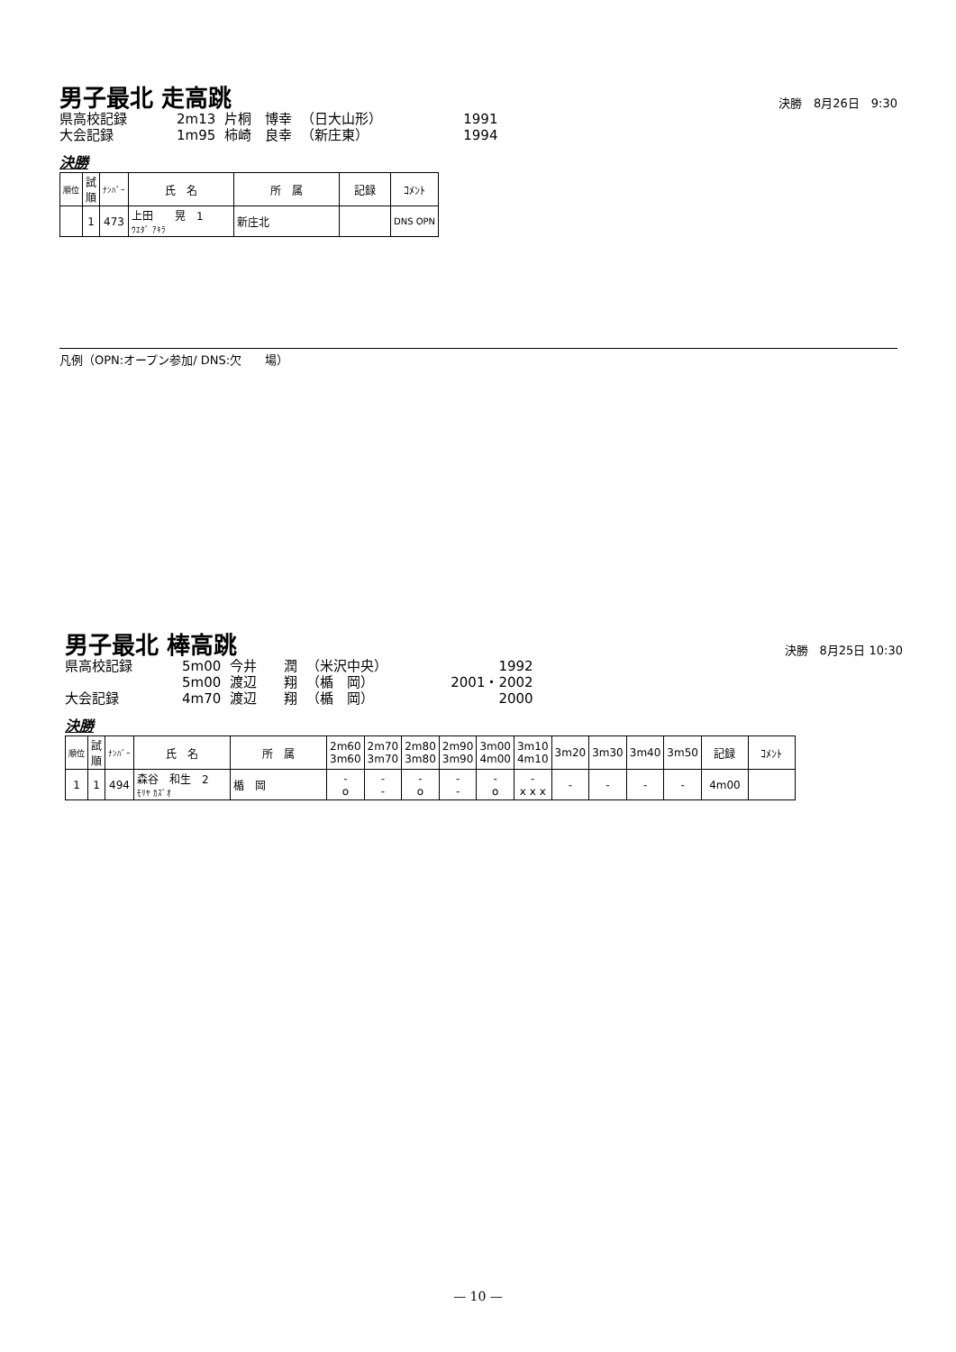男子最北 走高跳
決勝　8月26日　9:30
| 県高校記録 | 2m13 | 片桐 博幸 | （日大山形） | 1991 |
| 大会記録 | 1m95 | 柿崎 良幸 | （新庄東） | 1994 |
決勝
| 順位 | 試 順 | ﾅﾝﾊﾞｰ | 氏 名 | 所 属 | 記録 | ｺﾒﾝﾄ |
| --- | --- | --- | --- | --- | --- | --- |
| | 1 | 473 | 上田 晃 1 ｳｴﾀﾞ ｱｷﾗ | 新庄北 | | DNS OPN |
凡例（OPN:オープン参加/ DNS:欠　　場）
男子最北 棒高跳
決勝　8月25日 10:30
| 県高校記録 | 5m00 | 今井 潤 | （米沢中央） | 1992 |
| | 5m00 | 渡辺 翔 | （楯 岡） | 2001・2002 |
| 大会記録 | 4m70 | 渡辺 翔 | （楯 岡） | 2000 |
決勝
| 順位 | 試 順 | ﾅﾝﾊﾞｰ | 氏 名 | 所 属 | 2m60 3m60 | 2m70 3m70 | 2m80 3m80 | 2m90 3m90 | 3m00 4m00 | 3m10 4m10 | 3m20 | 3m30 | 3m40 | 3m50 | 記録 | ｺﾒﾝﾄ |
| --- | --- | --- | --- | --- | --- | --- | --- | --- | --- | --- | --- | --- | --- | --- | --- | --- |
| 1 | 1 | 494 | 森谷 和生 2 ﾓﾘﾔ ｶｽﾞｵ | 楯 岡 | - o | - - | - o | - - | - o | - x x x | - | - | - | - | 4m00 | |
— 10 —